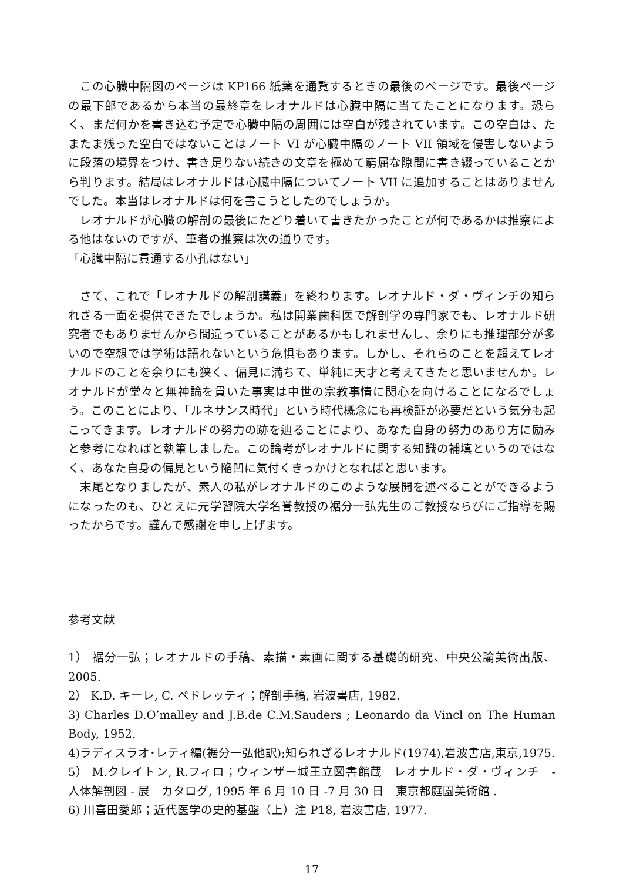この心臓中隔図のページは KP166 紙葉を通覧するときの最後のページです。最後ページの最下部であるから本当の最終章をレオナルドは心臓中隔に当てたことになります。恐らく、まだ何かを書き込む予定で心臓中隔の周囲には空白が残されています。この空白は、たまたま残った空白ではないことはノート VI が心臓中隔のノート VII 領域を侵害しないように段落の境界をつけ、書き足りない続きの文章を極めて窮屈な隙間に書き綴っていることから判ります。結局はレオナルドは心臓中隔についてノート VII に追加することはありませんでした。本当はレオナルドは何を書こうとしたのでしょうか。
　レオナルドが心臓の解剖の最後にたどり着いて書きたかったことが何であるかは推察による他はないのですが、筆者の推察は次の通りです。
「心臓中隔に貫通する小孔はない」
　さて、これで「レオナルドの解剖講義」を終わります。レオナルド・ダ・ヴィンチの知られざる一面を提供できたでしょうか。私は開業歯科医で解剖学の専門家でも、レオナルド研究者でもありませんから間違っていることがあるかもしれませんし、余りにも推理部分が多いので空想では学術は語れないという危惧もあります。しかし、それらのことを超えてレオナルドのことを余りにも狭く、偏見に満ちて、単純に天才と考えてきたと思いませんか。レオナルドが堂々と無神論を貫いた事実は中世の宗教事情に関心を向けることになるでしょう。このことにより、「ルネサンス時代」という時代概念にも再検証が必要だという気分も起こってきます。レオナルドの努力の跡を辿ることにより、あなた自身の努力のあり方に励みと参考になればと執筆しました。この論考がレオナルドに関する知識の補填というのではなく、あなた自身の偏見という陥凹に気付くきっかけとなればと思います。
　末尾となりましたが、素人の私がレオナルドのこのような展開を述べることができるようになったのも、ひとえに元学習院大学名誉教授の裾分一弘先生のご教授ならびにご指導を賜ったからです。謹んで感謝を申し上げます。
参考文献
1） 裾分一弘；レオナルドの手稿、素描・素画に関する基礎的研究、中央公論美術出版、2005.
2） K.D. キーレ, C. ペドレッティ；解剖手稿, 岩波書店, 1982.
3) Charles D.O’malley and J.B.de C.M.Sauders ; Leonardo da Vincl on The Human Body, 1952.
4)ラディスラオ･レティ編(裾分一弘他訳);知られざるレオナルド(1974),岩波書店,東京,1975.
5） M.クレイトン, R.フィロ；ウィンザー城王立図書館蔵　レオナルド・ダ・ヴィンチ　- 人体解剖図 - 展　カタログ, 1995 年 6 月 10 日 -7 月 30 日　東京都庭園美術館 .
6) 川喜田愛郎；近代医学の史的基盤（上）注 P18, 岩波書店, 1977.
17